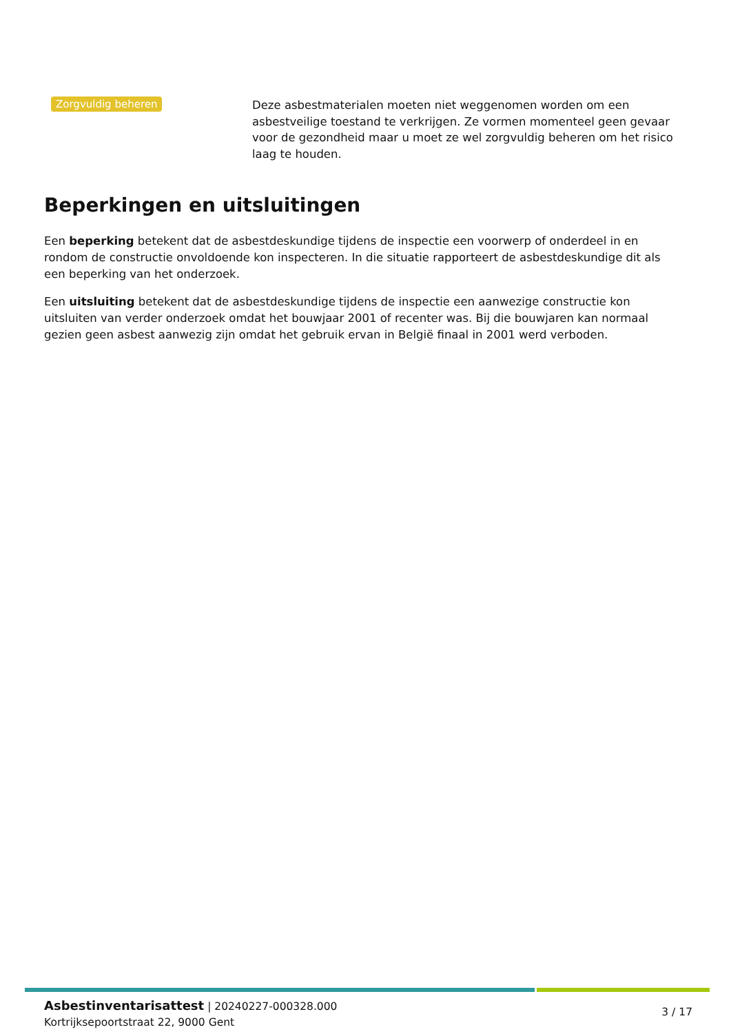Zorgvuldig beheren
Deze asbestmaterialen moeten niet weggenomen worden om een asbestveilige toestand te verkrijgen. Ze vormen momenteel geen gevaar voor de gezondheid maar u moet ze wel zorgvuldig beheren om het risico laag te houden.
Beperkingen en uitsluitingen
Een beperking betekent dat de asbestdeskundige tijdens de inspectie een voorwerp of onderdeel in en rondom de constructie onvoldoende kon inspecteren. In die situatie rapporteert de asbestdeskundige dit als een beperking van het onderzoek.
Een uitsluiting betekent dat de asbestdeskundige tijdens de inspectie een aanwezige constructie kon uitsluiten van verder onderzoek omdat het bouwjaar 2001 of recenter was. Bij die bouwjaren kan normaal gezien geen asbest aanwezig zijn omdat het gebruik ervan in België finaal in 2001 werd verboden.
Asbestinventarisattest | 20240227-000328.000
Kortrijksepoortstraat 22, 9000 Gent
3 / 17